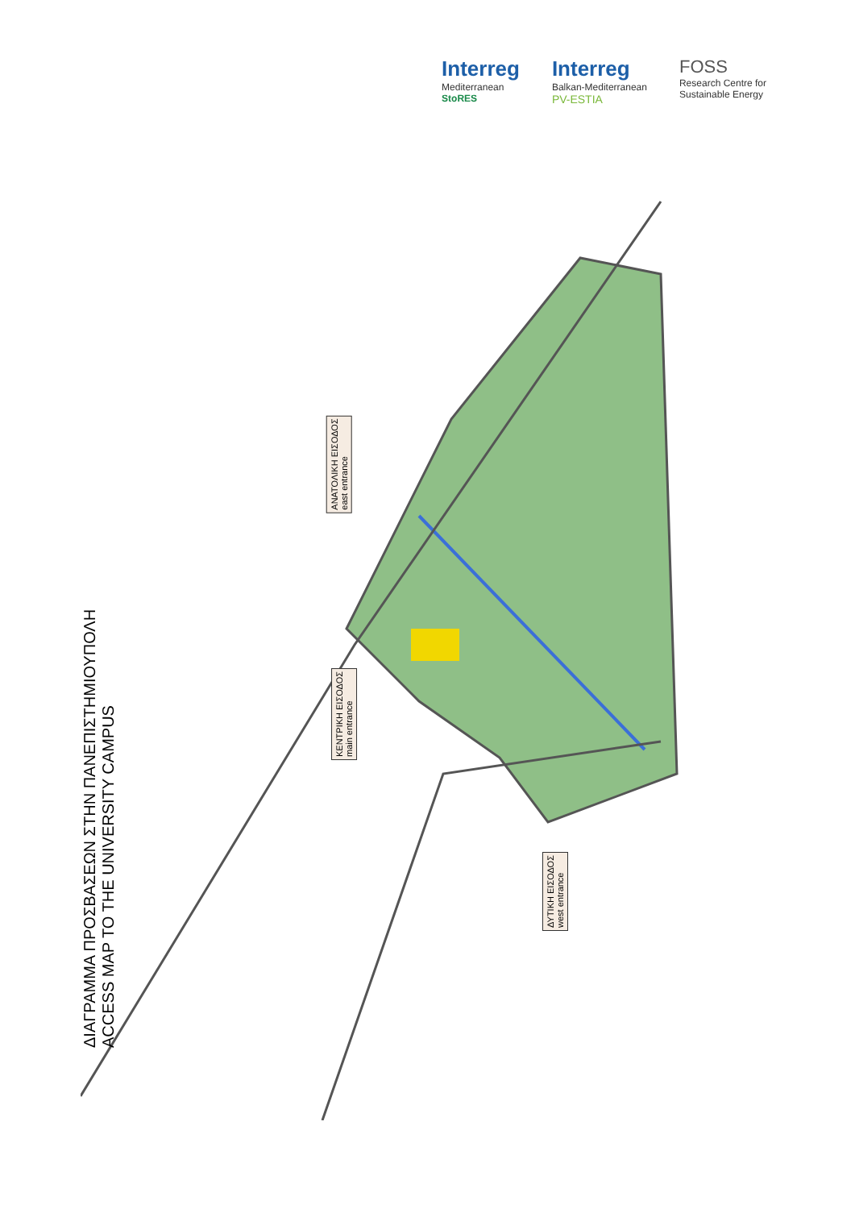Interreg
Mediterranean
StoRES
Interreg
Balkan-Mediterranean
PV-ESTIA
FOSS
Research Centre for
Sustainable Energy
ΔΙΑΓΡΑΜΜΑ ΠΡΟΣΒΑΣΕΩΝ ΣΤΗΝ ΠΑΝΕΠΙΣΤΗΜΙΟΥΠΟΛΗ
ACCESS MAP TO THE UNIVERSITY CAMPUS
ΑΝΑΤΟΛΙΚΗ ΕΙΣΟΔΟΣ
east entrance
ΚΕΝΤΡΙΚΗ ΕΙΣΟΔΟΣ
main entrance
ΔΥΤΙΚΗ ΕΙΣΟΔΟΣ
west entrance